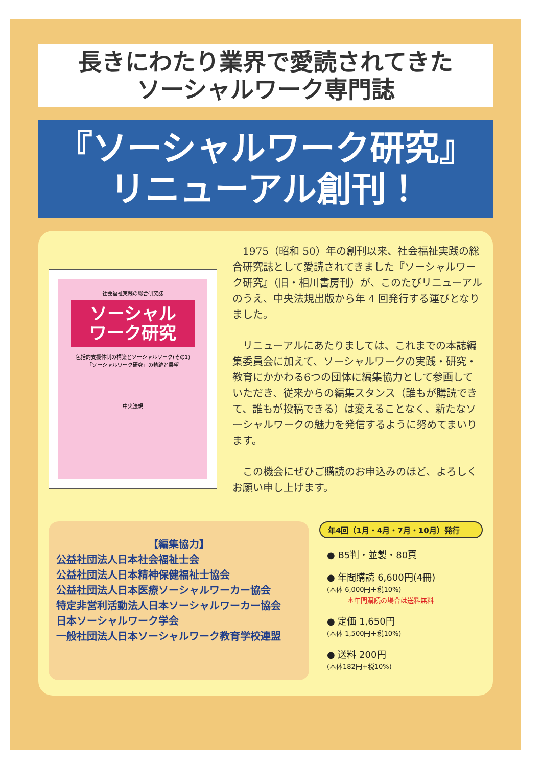長きにわたり業界で愛読されてきた
ソーシャルワーク専門誌
『ソーシャルワーク研究』
リニューアル創刊！
社会福祉実践の総合研究誌
ソーシャル
ワーク研究
包括的支援体制の構築とソーシャルワーク(その1)
「ソーシャルワーク研究」の軌跡と展望
中央法規
1975（昭和 50）年の創刊以来、社会福祉実践の総合研究誌として愛読されてきました『ソーシャルワーク研究』（旧・相川書房刊）が、このたびリニューアルのうえ、中央法規出版から年 4 回発行する運びとなりました。
リニューアルにあたりましては、これまでの本誌編集委員会に加えて、ソーシャルワークの実践・研究・教育にかかわる6つの団体に編集協力として参画していただき、従来からの編集スタンス（誰もが購読できて、誰もが投稿できる）は変えることなく、新たなソーシャルワークの魅力を発信するように努めてまいります。
この機会にぜひご購読のお申込みのほど、よろしくお願い申し上げます。
【編集協力】
公益社団法人日本社会福祉士会
公益社団法人日本精神保健福祉士協会
公益社団法人日本医療ソーシャルワーカー協会
特定非営利活動法人日本ソーシャルワーカー協会
日本ソーシャルワーク学会
一般社団法人日本ソーシャルワーク教育学校連盟
年4回（1月・4月・7月・10月）発行
● B5判・並製・80頁
● 年間購読 6,600円(4冊)
(本体 6,000円＋税10%)
＊年間購読の場合は送料無料
● 定価 1,650円
(本体 1,500円＋税10%)
● 送料 200円
(本体182円+税10%)